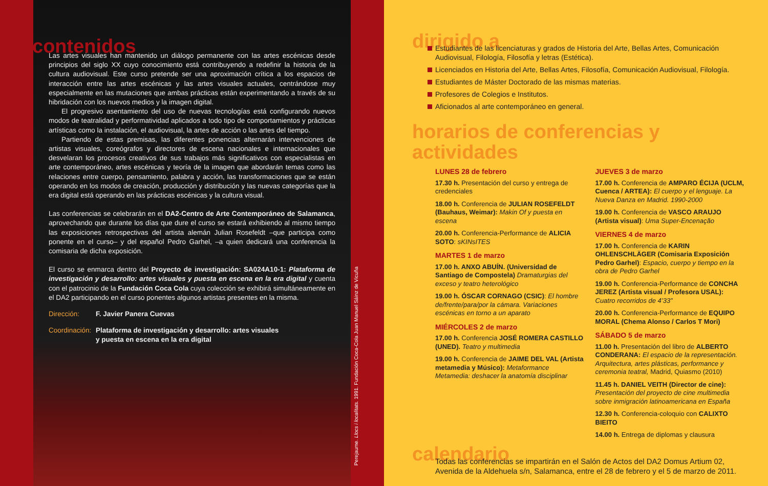contenidos
Las artes visuales han mantenido un diálogo permanente con las artes escénicas desde principios del siglo XX cuyo conocimiento está contribuyendo a redefinir la historia de la cultura audiovisual. Este curso pretende ser una aproximación crítica a los espacios de interacción entre las artes escénicas y las artes visuales actuales, centrándose muy especialmente en las mutaciones que ambas prácticas están experimentando a través de su hibridación con los nuevos medios y la imagen digital.
El progresivo asentamiento del uso de nuevas tecnologías está configurando nuevos modos de teatralidad y performatividad aplicados a todo tipo de comportamientos y prácticas artísticas como la instalación, el audiovisual, la artes de acción o las artes del tiempo.
Partiendo de estas premisas, las diferentes ponencias alternarán intervenciones de artistas visuales, coreógrafos y directores de escena nacionales e internacionales que desvelaran los procesos creativos de sus trabajos más significativos con especialistas en arte contemporáneo, artes escénicas y teoría de la imagen que abordarán temas como las relaciones entre cuerpo, pensamiento, palabra y acción, las transformaciones que se están operando en los modos de creación, producción y distribución y las nuevas categorías que la era digital está operando en las prácticas escénicas y la cultura visual.
Las conferencias se celebrarán en el DA2-Centro de Arte Contemporáneo de Salamanca, aprovechando que durante los días que dure el curso se estará exhibiendo al mismo tiempo las exposiciones retrospectivas del artista alemán Julian Rosefeldt –que participa como ponente en el curso– y del español Pedro Garhel, –a quien dedicará una conferencia la comisaria de dicha exposición.
El curso se enmarca dentro del Proyecto de investigación: SA024A10-1: Plataforma de investigación y desarrollo: artes visuales y puesta en escena en la era digital y cuenta con el patrocinio de la Fundación Coca Cola cuya colección se exhibirá simultáneamente en el DA2 participando en el curso ponentes algunos artistas presentes en la misma.
Dirección: F. Javier Panera Cuevas
Coordinación: Plataforma de investigación y desarrollo: artes visuales
y puesta en escena en la era digital
Perejaume. Llocs i localitats. 1991. Fundación Coca-Cola Juan Manuel Sáinz de Vicuña
dirigido a
Estudiantes de las licenciaturas y grados de Historia del Arte, Bellas Artes, Comunicación Audiovisual, Filología, Filosofía y letras (Estética).
Licenciados en Historia del Arte, Bellas Artes, Filosofía, Comunicación Audiovisual, Filología.
Estudiantes de Máster Doctorado de las mismas materias.
Profesores de Colegios e Institutos.
Aficionados al arte contemporáneo en general.
horarios de conferencias y actividades
LUNES 28 de febrero
17.30 h. Presentación del curso y entrega de credenciales
18.00 h. Conferencia de JULIAN ROSEFELDT (Bauhaus, Weimar): Makin Of y puesta en escena
20.00 h. Conferencia-Performance de ALICIA SOTO: sKINsITES
MARTES 1 de marzo
17.00 h. ANXO ABUÍN. (Universidad de Santiago de Compostela) Dramaturgias del exceso y teatro heterológico
19.00 h. ÓSCAR CORNAGO (CSIC): El hombre de/frente/para/por la cámara. Variaciones escénicas en torno a un aparato
MIÉRCOLES 2 de marzo
17.00 h. Conferencia JOSÉ ROMERA CASTILLO (UNED). Teatro y multimedia
19.00 h. Conferencia de JAIME DEL VAL (Artista metamedia y Músico): Metaformance Metamedia: deshacer la anatomía disciplinar
JUEVES 3 de marzo
17.00 h. Conferencia de AMPARO ÉCIJA (UCLM, Cuenca / ARTEA): El cuerpo y el lenguaje. La Nueva Danza en Madrid. 1990-2000
19.00 h. Conferencia de VASCO ARAUJO (Artista visual): Uma Super-Encenação
VIERNES 4 de marzo
17.00 h. Conferencia de KARIN OHLENSCHLÄGER (Comisaria Exposición Pedro Garhel): Espacio, cuerpo y tiempo en la obra de Pedro Garhel
19.00 h. Conferencia-Performance de CONCHA JEREZ (Artista visual / Profesora USAL): Cuatro recorridos de 4’33”
20.00 h. Conferencia-Performance de EQUIPO MORAL (Chema Alonso / Carlos T Mori)
SÁBADO 5 de marzo
11.00 h. Presentación del libro de ALBERTO CONDERANA: El espacio de la representación. Arquitectura, artes plásticas, performance y ceremonia teatral, Madrid, Quiasmo (2010)
11.45 h. DANIEL VEITH (Director de cine): Presentación del proyecto de cine multimedia sobre inmigración latinoamericana en España
12.30 h. Conferencia-coloquio con CALIXTO BIEITO
14.00 h. Entrega de diplomas y clausura
calendario
Todas las conferencias se impartirán en el Salón de Actos del DA2 Domus Artium 02, Avenida de la Aldehuela s/n, Salamanca, entre el 28 de febrero y el 5 de marzo de 2011.